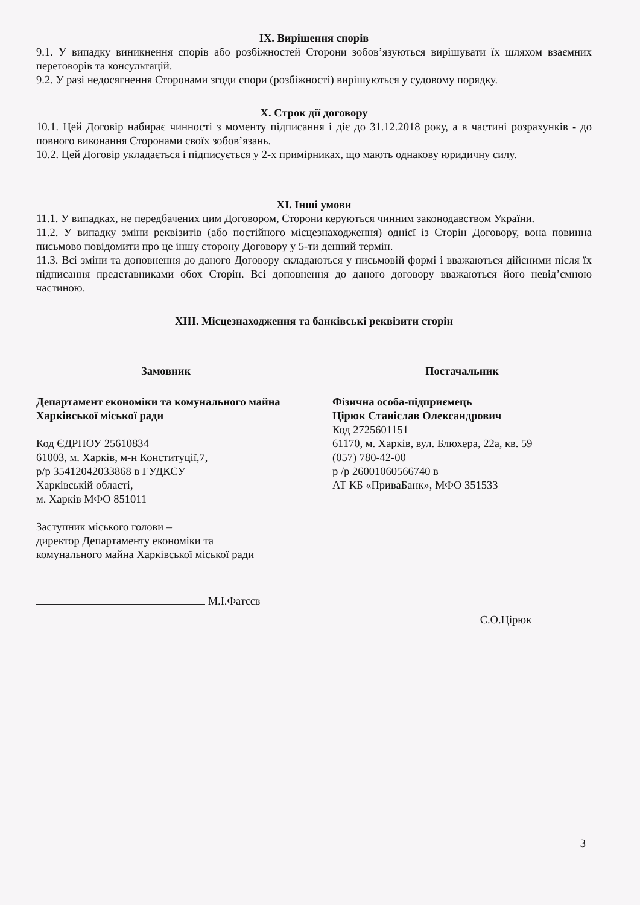ІХ. Вирішення спорів
9.1. У випадку виникнення спорів або розбіжностей Сторони зобов’язуються вирішувати їх шляхом взаємних переговорів та консультацій.
9.2. У разі недосягнення Сторонами згоди спори (розбіжності) вирішуються у судовому порядку.
Х. Строк дії договору
10.1. Цей Договір набирає чинності з моменту підписання і діє до 31.12.2018 року, а в частині розрахунків - до повного виконання Сторонами своїх зобов’язань.
10.2. Цей Договір укладається і підписується у 2-х примірниках, що мають однакову юридичну силу.
XI. Інші умови
11.1. У випадках, не передбачених цим Договором, Сторони керуються чинним законодавством України.
11.2. У випадку зміни реквізитів (або постійного місцезнаходження) однієї із Сторін Договору, вона повинна письмово повідомити про це іншу сторону Договору у 5-ти денний термін.
11.3. Всі зміни та доповнення до даного Договору складаються у письмовій формі і вважаються дійсними після їх підписання представниками обох Сторін. Всі доповнення до даного договору вважаються його невід’ємною частиною.
XIII. Місцезнаходження та банківські реквізити сторін
Замовник
Департамент економіки та комунального майна Харківської міської ради
Код ЄДРПОУ 25610834
61003, м. Харків, м-н Конституції,7,
р/р 35412042033868 в ГУДКСУ
Харківській області,
м. Харків МФО 851011
Заступник міського голови –
директор Департаменту економіки та
комунального майна Харківської міської ради
М.І.Фатєєв
Постачальник
Фізична особа-підприємець
Цірюк Станіслав Олександрович
Код 2725601151
61170, м. Харків, вул. Блюхера, 22а, кв. 59
(057) 780-42-00
р /р 26001060566740 в
АТ КБ «ПриваБанк», МФО 351533
С.О.Цірюк
3